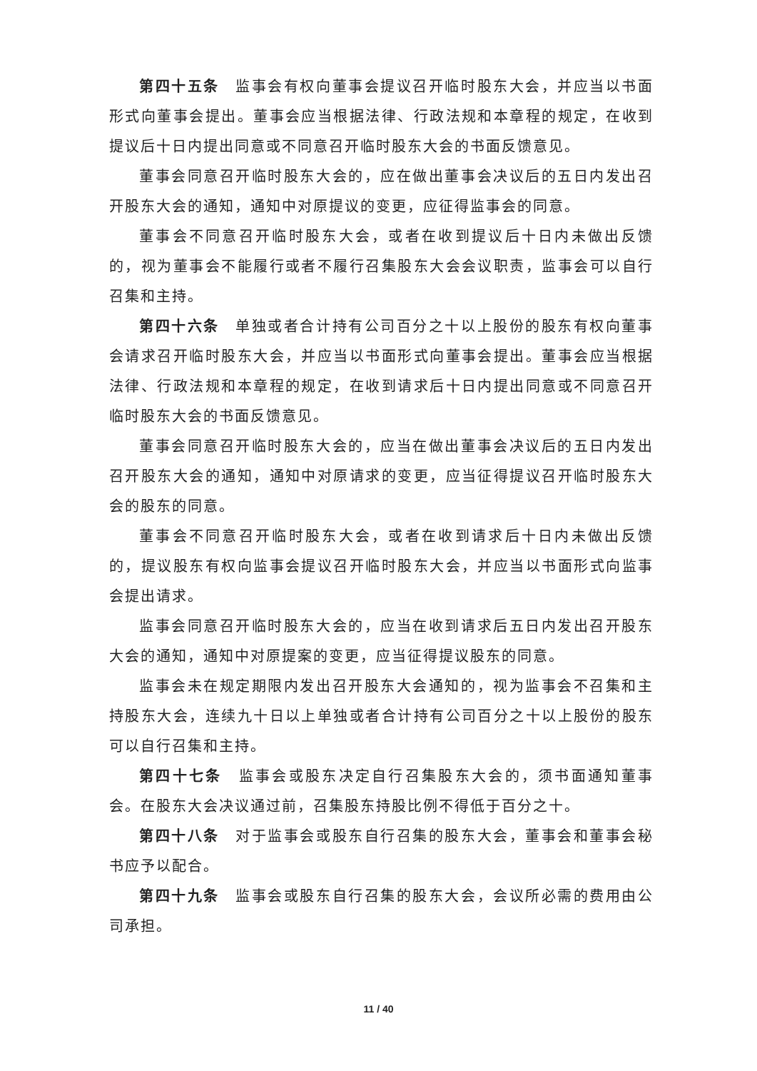第四十五条　监事会有权向董事会提议召开临时股东大会，并应当以书面形式向董事会提出。董事会应当根据法律、行政法规和本章程的规定，在收到提议后十日内提出同意或不同意召开临时股东大会的书面反馈意见。
董事会同意召开临时股东大会的，应在做出董事会决议后的五日内发出召开股东大会的通知，通知中对原提议的变更，应征得监事会的同意。
董事会不同意召开临时股东大会，或者在收到提议后十日内未做出反馈的，视为董事会不能履行或者不履行召集股东大会会议职责，监事会可以自行召集和主持。
第四十六条　单独或者合计持有公司百分之十以上股份的股东有权向董事会请求召开临时股东大会，并应当以书面形式向董事会提出。董事会应当根据法律、行政法规和本章程的规定，在收到请求后十日内提出同意或不同意召开临时股东大会的书面反馈意见。
董事会同意召开临时股东大会的，应当在做出董事会决议后的五日内发出召开股东大会的通知，通知中对原请求的变更，应当征得提议召开临时股东大会的股东的同意。
董事会不同意召开临时股东大会，或者在收到请求后十日内未做出反馈的，提议股东有权向监事会提议召开临时股东大会，并应当以书面形式向监事会提出请求。
监事会同意召开临时股东大会的，应当在收到请求后五日内发出召开股东大会的通知，通知中对原提案的变更，应当征得提议股东的同意。
监事会未在规定期限内发出召开股东大会通知的，视为监事会不召集和主持股东大会，连续九十日以上单独或者合计持有公司百分之十以上股份的股东可以自行召集和主持。
第四十七条　监事会或股东决定自行召集股东大会的，须书面通知董事会。在股东大会决议通过前，召集股东持股比例不得低于百分之十。
第四十八条　对于监事会或股东自行召集的股东大会，董事会和董事会秘书应予以配合。
第四十九条　监事会或股东自行召集的股东大会，会议所必需的费用由公司承担。
11 / 40